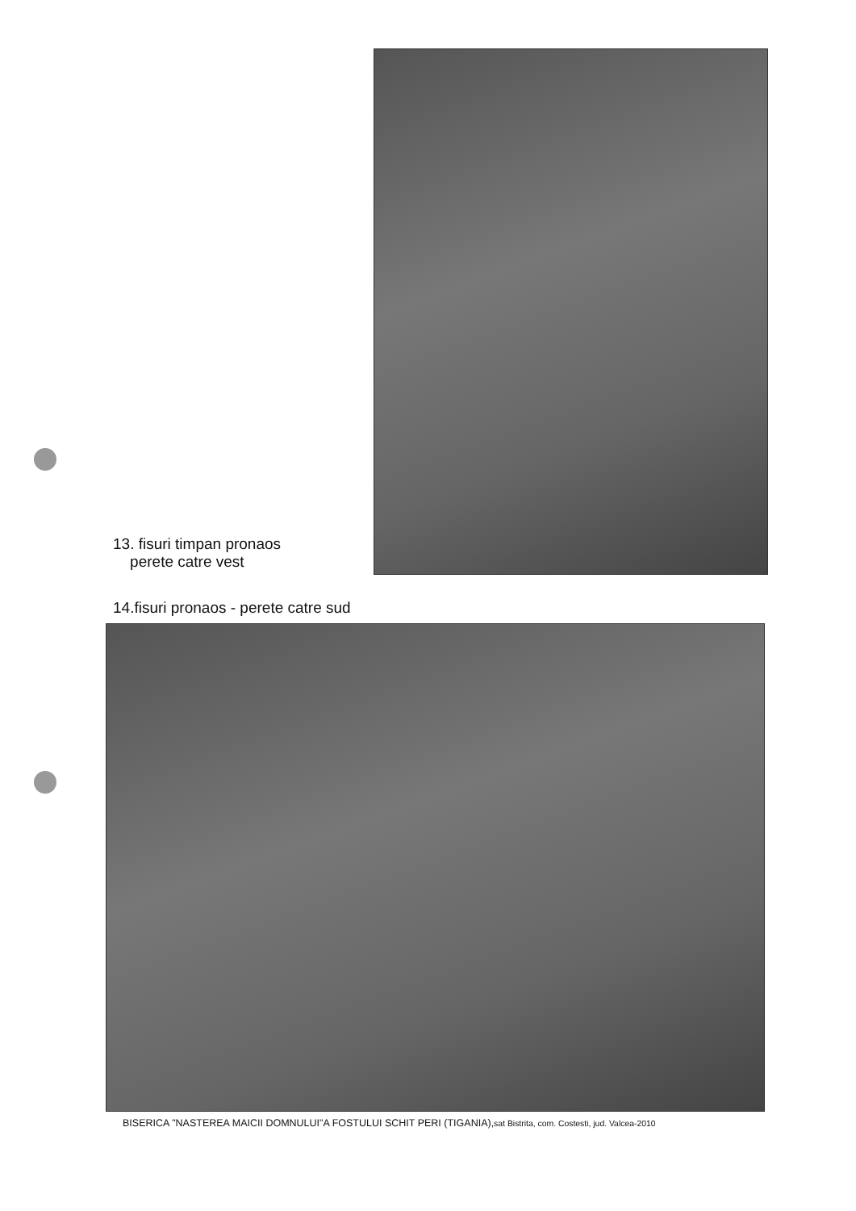13. fisuri timpan pronaos
perete catre vest
14.fisuri pronaos - perete catre sud
BISERICA "NASTEREA MAICII DOMNULUI"A FOSTULUI SCHIT PERI (TIGANIA),sat Bistrita, com. Costesti, jud. Valcea-2010